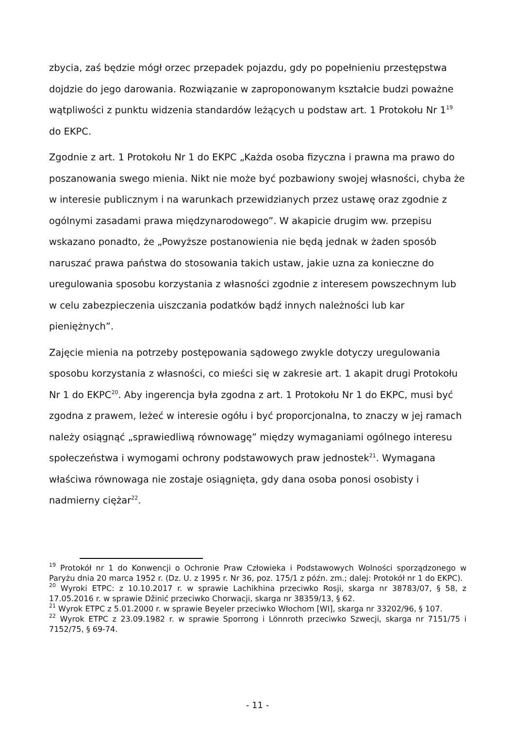zbycia, zaś będzie mógł orzec przepadek pojazdu, gdy po popełnieniu przestępstwa dojdzie do jego darowania. Rozwiązanie w zaproponowanym kształcie budzi poważne wątpliwości z punktu widzenia standardów leżących u podstaw art. 1 Protokołu Nr 1<sup>19</sup> do EKPC.
Zgodnie z art. 1 Protokołu Nr 1 do EKPC „Każda osoba fizyczna i prawna ma prawo do poszanowania swego mienia. Nikt nie może być pozbawiony swojej własności, chyba że w interesie publicznym i na warunkach przewidzianych przez ustawę oraz zgodnie z ogólnymi zasadami prawa międzynarodowego”. W akapicie drugim ww. przepisu wskazano ponadto, że „Powyższe postanowienia nie będą jednak w żaden sposób naruszać prawa państwa do stosowania takich ustaw, jakie uzna za konieczne do uregulowania sposobu korzystania z własności zgodnie z interesem powszechnym lub w celu zabezpieczenia uiszczania podatków bądź innych należności lub kar pieniężnych”.
Zajęcie mienia na potrzeby postępowania sądowego zwykle dotyczy uregulowania sposobu korzystania z własności, co mieści się w zakresie art. 1 akapit drugi Protokołu Nr 1 do EKPC<sup>20</sup>. Aby ingerencja była zgodna z art. 1 Protokołu Nr 1 do EKPC, musi być zgodna z prawem, leżeć w interesie ogółu i być proporcjonalna, to znaczy w jej ramach należy osiągnąć „sprawiedliwą równowagę” między wymaganiami ogólnego interesu społeczeństwa i wymogami ochrony podstawowych praw jednostek<sup>21</sup>. Wymagana właściwa równowaga nie zostaje osiągnięta, gdy dana osoba ponosi osobisty i nadmierny ciężar<sup>22</sup>.
<sup>19</sup> Protokół nr 1 do Konwencji o Ochronie Praw Człowieka i Podstawowych Wolności sporządzonego w Paryżu dnia 20 marca 1952 r. (Dz. U. z 1995 r. Nr 36, poz. 175/1 z późn. zm.; dalej: Protokół nr 1 do EKPC).
<sup>20</sup> Wyroki ETPC: z 10.10.2017 r. w sprawie Lachikhina przeciwko Rosji, skarga nr 38783/07, § 58, z 17.05.2016 r. w sprawie Džinić przeciwko Chorwacji, skarga nr 38359/13, § 62.
<sup>21</sup> Wyrok ETPC z 5.01.2000 r. w sprawie Beyeler przeciwko Włochom [WI], skarga nr 33202/96, § 107.
<sup>22</sup> Wyrok ETPC z 23.09.1982 r. w sprawie Sporrong i Lönnroth przeciwko Szwecji, skarga nr 7151/75 i 7152/75, § 69-74.
- 11 -